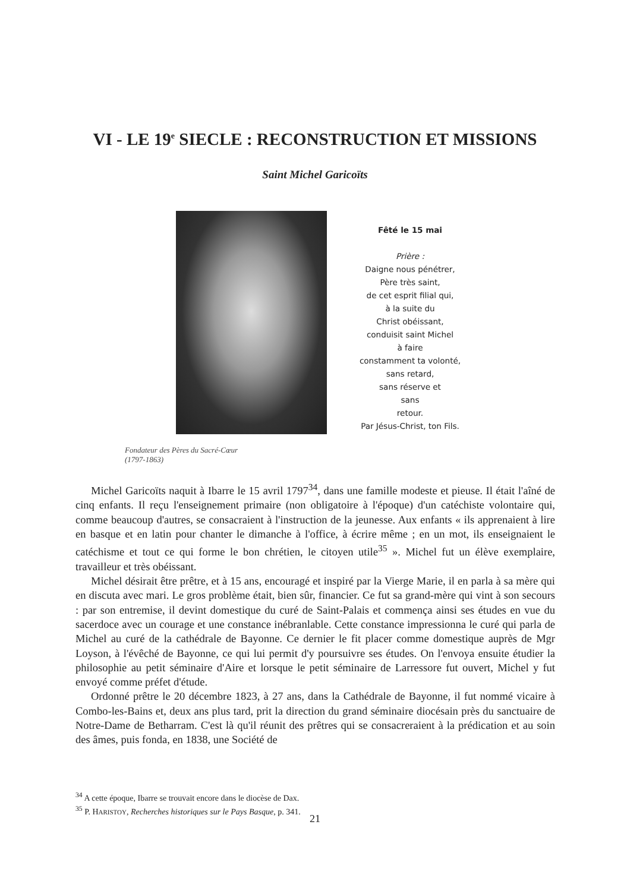VI - LE 19<sup>e</sup> SIECLE : RECONSTRUCTION ET MISSIONS
Saint Michel Garicoïts
Fêté le 15 mai
Prière :
Daigne nous pénétrer,
Père très saint,
de cet esprit filial qui,
à la suite du
Christ obéissant,
conduisit saint Michel
à faire
constamment ta volonté,
sans retard,
sans réserve et
sans
retour.
Par Jésus-Christ, ton Fils.
Fondateur des Pères du Sacré-Cœur
(1797-1863)
Michel Garicoïts naquit à Ibarre le 15 avril 1797<sup>34</sup>, dans une famille modeste et pieuse. Il était l'aîné de cinq enfants. Il reçu l'enseignement primaire (non obligatoire à l'époque) d'un catéchiste volontaire qui, comme beaucoup d'autres, se consacraient à l'instruction de la jeunesse. Aux enfants « ils apprenaient à lire en basque et en latin pour chanter le dimanche à l'office, à écrire même ; en un mot, ils enseignaient le catéchisme et tout ce qui forme le bon chrétien, le citoyen utile<sup>35</sup> ». Michel fut un élève exemplaire, travailleur et très obéissant.
Michel désirait être prêtre, et à 15 ans, encouragé et inspiré par la Vierge Marie, il en parla à sa mère qui en discuta avec mari. Le gros problème était, bien sûr, financier. Ce fut sa grand-mère qui vint à son secours : par son entremise, il devint domestique du curé de Saint-Palais et commença ainsi ses études en vue du sacerdoce avec un courage et une constance inébranlable. Cette constance impressionna le curé qui parla de Michel au curé de la cathédrale de Bayonne. Ce dernier le fit placer comme domestique auprès de Mgr Loyson, à l'évêché de Bayonne, ce qui lui permit d'y poursuivre ses études. On l'envoya ensuite étudier la philosophie au petit séminaire d'Aire et lorsque le petit séminaire de Larressore fut ouvert, Michel y fut envoyé comme préfet d'étude.
Ordonné prêtre le 20 décembre 1823, à 27 ans, dans la Cathédrale de Bayonne, il fut nommé vicaire à Combo-les-Bains et, deux ans plus tard, prit la direction du grand séminaire diocésain près du sanctuaire de Notre-Dame de Betharram. C'est là qu'il réunit des prêtres qui se consacreraient à la prédication et au soin des âmes, puis fonda, en 1838, une Société de
<sup>34</sup> A cette époque, Ibarre se trouvait encore dans le diocèse de Dax.
<sup>35</sup> P. HARISTOY, Recherches historiques sur le Pays Basque, p. 341.
21